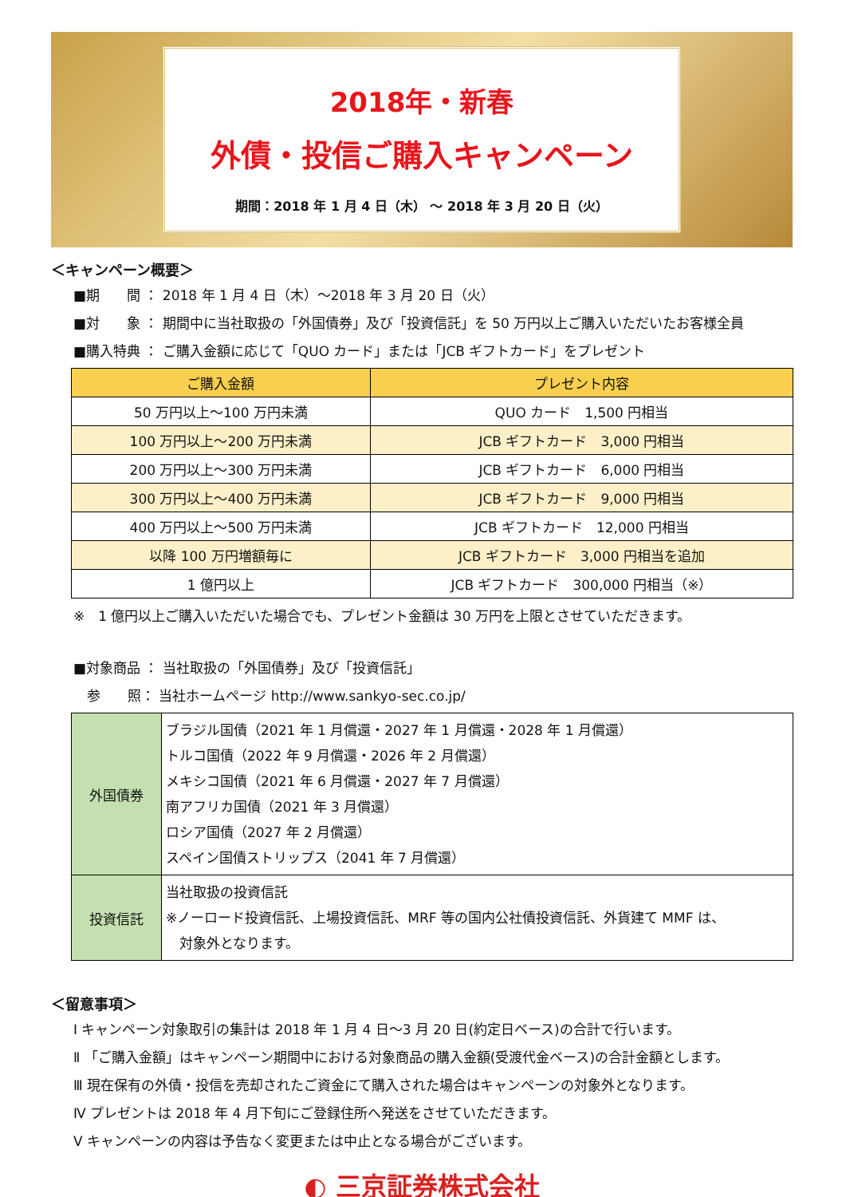2018年・新春
外債・投信ご購入キャンペーン
期間：2018 年 1 月 4 日（木） ～ 2018 年 3 月 20 日（火）
＜キャンペーン概要＞
■期　　間 ： 2018 年 1 月 4 日（木）～2018 年 3 月 20 日（火）
■対　　象 ： 期間中に当社取扱の「外国債券」及び「投資信託」を 50 万円以上ご購入いただいたお客様全員
■購入特典 ： ご購入金額に応じて「QUO カード」または「JCB ギフトカード」をプレゼント
| ご購入金額 | プレゼント内容 |
| --- | --- |
| 50 万円以上～100 万円未満 | QUO カード 1,500 円相当 |
| 100 万円以上～200 万円未満 | JCB ギフトカード 3,000 円相当 |
| 200 万円以上～300 万円未満 | JCB ギフトカード 6,000 円相当 |
| 300 万円以上～400 万円未満 | JCB ギフトカード 9,000 円相当 |
| 400 万円以上～500 万円未満 | JCB ギフトカード 12,000 円相当 |
| 以降 100 万円増額毎に | JCB ギフトカード 3,000 円相当を追加 |
| 1 億円以上 | JCB ギフトカード 300,000 円相当（※） |
※　1 億円以上ご購入いただいた場合でも、プレゼント金額は 30 万円を上限とさせていただきます。
■対象商品 ： 当社取扱の「外国債券」及び「投資信託」
　参　　照： 当社ホームページ http://www.sankyo-sec.co.jp/
| 外国債券 | ブラジル国債（2021 年 1 月償還・2027 年 1 月償還・2028 年 1 月償還） トルコ国債（2022 年 9 月償還・2026 年 2 月償還） メキシコ国債（2021 年 6 月償還・2027 年 7 月償還） 南アフリカ国債（2021 年 3 月償還） ロシア国債（2027 年 2 月償還） スペイン国債ストリップス（2041 年 7 月償還） |
| 投資信託 | 当社取扱の投資信託 ※ノーロード投資信託、上場投資信託、MRF 等の国内公社債投資信託、外貨建て MMF は、 対象外となります。 |
＜留意事項＞
Ⅰ キャンペーン対象取引の集計は 2018 年 1 月 4 日～3 月 20 日(約定日ベース)の合計で行います。
Ⅱ 「ご購入金額」はキャンペーン期間中における対象商品の購入金額(受渡代金ベース)の合計金額とします。
Ⅲ 現在保有の外債・投信を売却されたご資金にて購入された場合はキャンペーンの対象外となります。
Ⅳ プレゼントは 2018 年 4 月下旬にご登録住所へ発送をさせていただきます。
Ⅴ キャンペーンの内容は予告なく変更または中止となる場合がございます。
◐ 三京証券株式会社